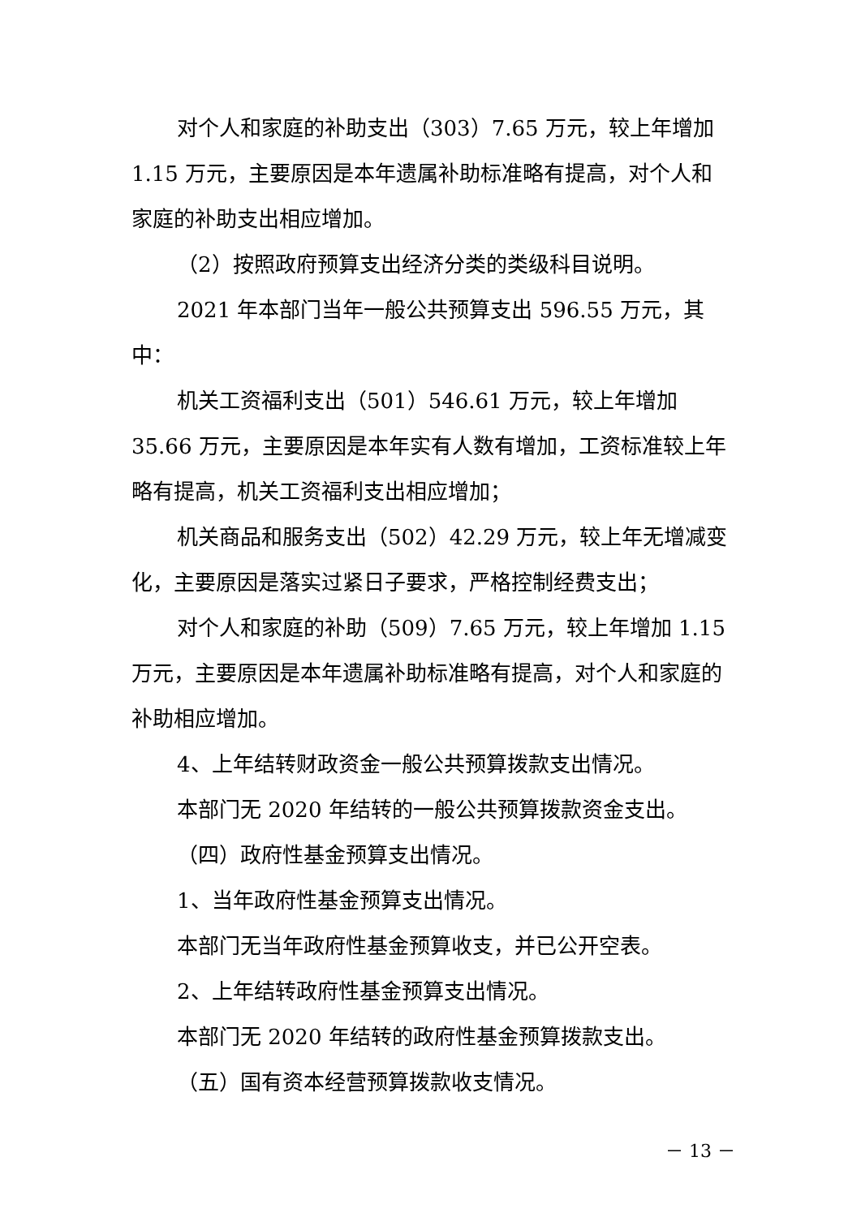对个人和家庭的补助支出（303）7.65 万元，较上年增加 1.15 万元，主要原因是本年遗属补助标准略有提高，对个人和家庭的补助支出相应增加。
（2）按照政府预算支出经济分类的类级科目说明。
2021 年本部门当年一般公共预算支出 596.55 万元，其中：
机关工资福利支出（501）546.61 万元，较上年增加 35.66 万元，主要原因是本年实有人数有增加，工资标准较上年略有提高，机关工资福利支出相应增加；
机关商品和服务支出（502）42.29 万元，较上年无增减变化，主要原因是落实过紧日子要求，严格控制经费支出；
对个人和家庭的补助（509）7.65 万元，较上年增加 1.15 万元，主要原因是本年遗属补助标准略有提高，对个人和家庭的补助相应增加。
4、上年结转财政资金一般公共预算拨款支出情况。
本部门无 2020 年结转的一般公共预算拨款资金支出。
（四）政府性基金预算支出情况。
1、当年政府性基金预算支出情况。
本部门无当年政府性基金预算收支，并已公开空表。
2、上年结转政府性基金预算支出情况。
本部门无 2020 年结转的政府性基金预算拨款支出。
（五）国有资本经营预算拨款收支情况。
－ 13 －